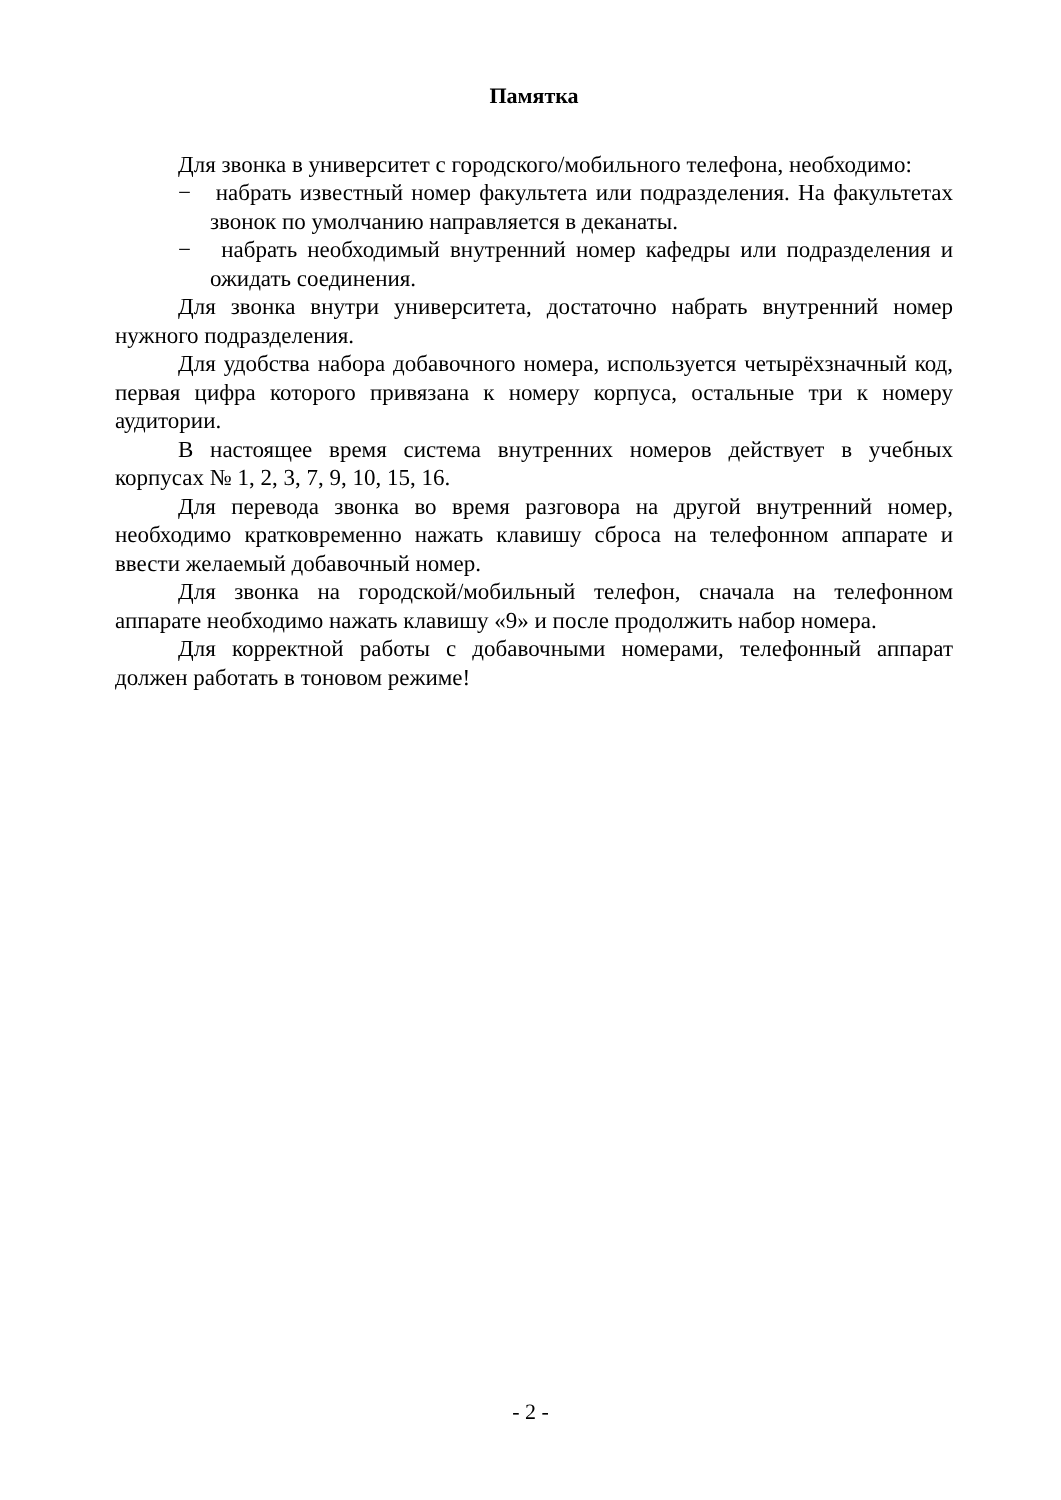Памятка
Для звонка в университет с городского/мобильного телефона, необходимо:
− набрать известный номер факультета или подразделения. На факультетах звонок по умолчанию направляется в деканаты.
− набрать необходимый внутренний номер кафедры или подразделения и ожидать соединения.
Для звонка внутри университета, достаточно набрать внутренний номер нужного подразделения.
Для удобства набора добавочного номера, используется четырёхзначный код, первая цифра которого привязана к номеру корпуса, остальные три к номеру аудитории.
В настоящее время система внутренних номеров действует в учебных корпусах № 1, 2, 3, 7, 9, 10, 15, 16.
Для перевода звонка во время разговора на другой внутренний номер, необходимо кратковременно нажать клавишу сброса на телефонном аппарате и ввести желаемый добавочный номер.
Для звонка на городской/мобильный телефон, сначала на телефонном аппарате необходимо нажать клавишу «9» и после продолжить набор номера.
Для корректной работы с добавочными номерами, телефонный аппарат должен работать в тоновом режиме!
- 2 -